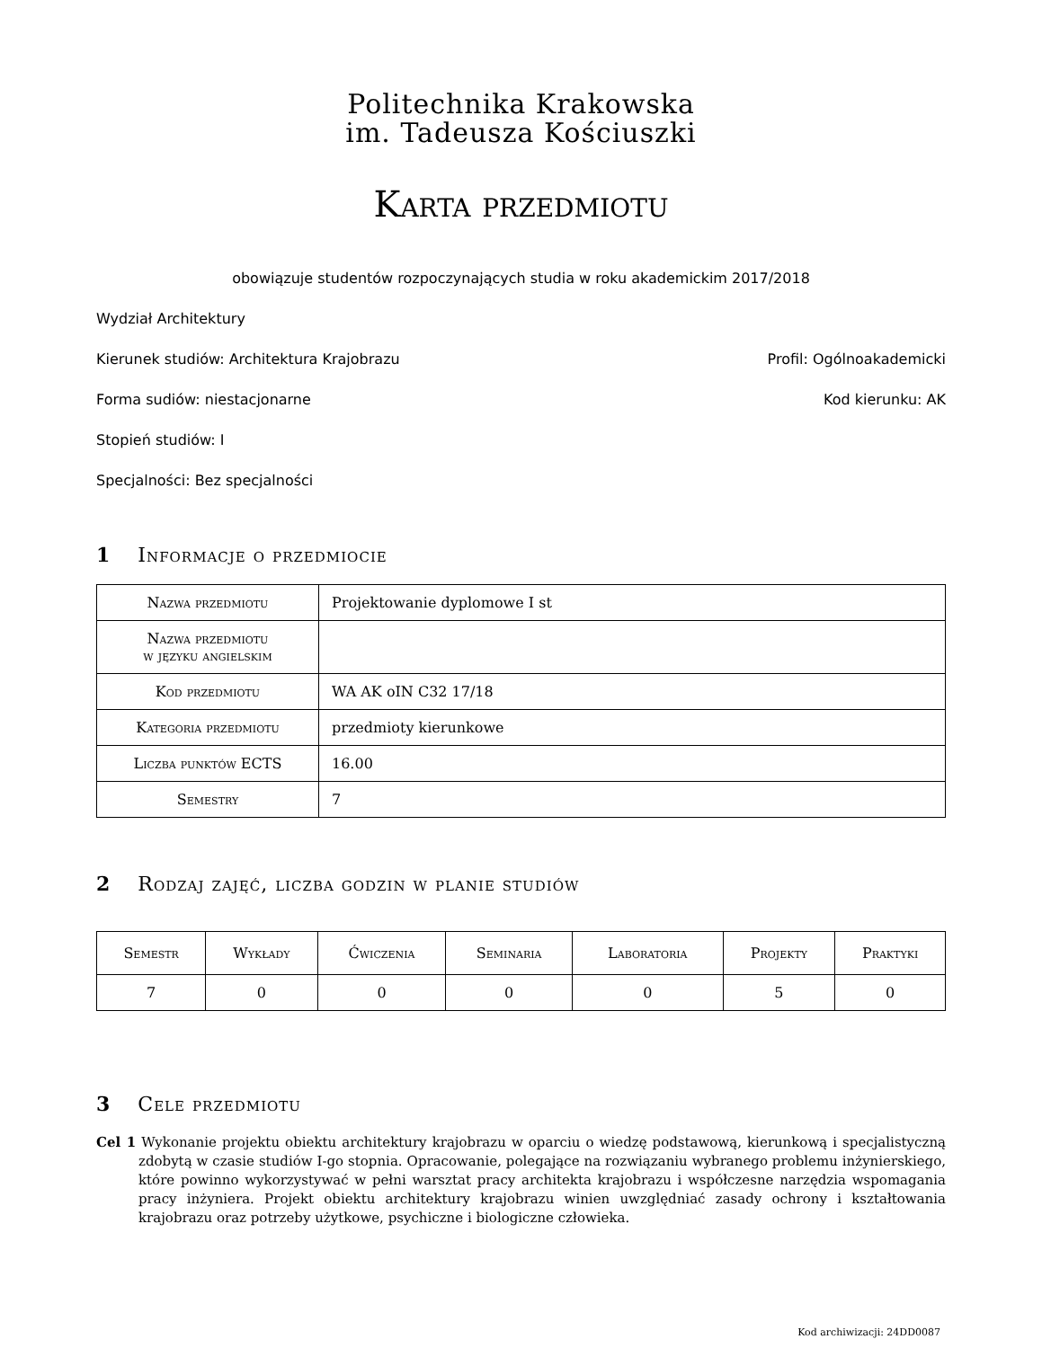Politechnika Krakowska
im. Tadeusza Kościuszki
Karta przedmiotu
obowiązuje studentów rozpoczynających studia w roku akademickim 2017/2018
Wydział Architektury
Kierunek studiów: Architektura Krajobrazu Profil: Ogólnoakademicki
Forma sudiów: niestacjonarne Kod kierunku: AK
Stopień studiów: I
Specjalności: Bez specjalności
1 Informacje o przedmiocie
| Nazwa przedmiotu | Projektowanie dyplomowe I st |
| Nazwa przedmiotu w języku angielskim | |
| Kod przedmiotu | WA AK oIN C32 17/18 |
| Kategoria przedmiotu | przedmioty kierunkowe |
| Liczba punktów ECTS | 16.00 |
| Semestry | 7 |
2 Rodzaj zajęć, liczba godzin w planie studiów
| Semestr | Wykłady | Ćwiczenia | Seminaria | Laboratoria | Projekty | Praktyki |
| --- | --- | --- | --- | --- | --- | --- |
| 7 | 0 | 0 | 0 | 0 | 5 | 0 |
3 Cele przedmiotu
Cel 1 Wykonanie projektu obiektu architektury krajobrazu w oparciu o wiedzę podstawową, kierunkową i specjalistyczną zdobytą w czasie studiów I-go stopnia. Opracowanie, polegające na rozwiązaniu wybranego problemu inżynierskiego, które powinno wykorzystywać w pełni warsztat pracy architekta krajobrazu i współczesne narzędzia wspomagania pracy inżyniera. Projekt obiektu architektury krajobrazu winien uwzględniać zasady ochrony i kształtowania krajobrazu oraz potrzeby użytkowe, psychiczne i biologiczne człowieka.
Kod archiwizacji: 24DD0087